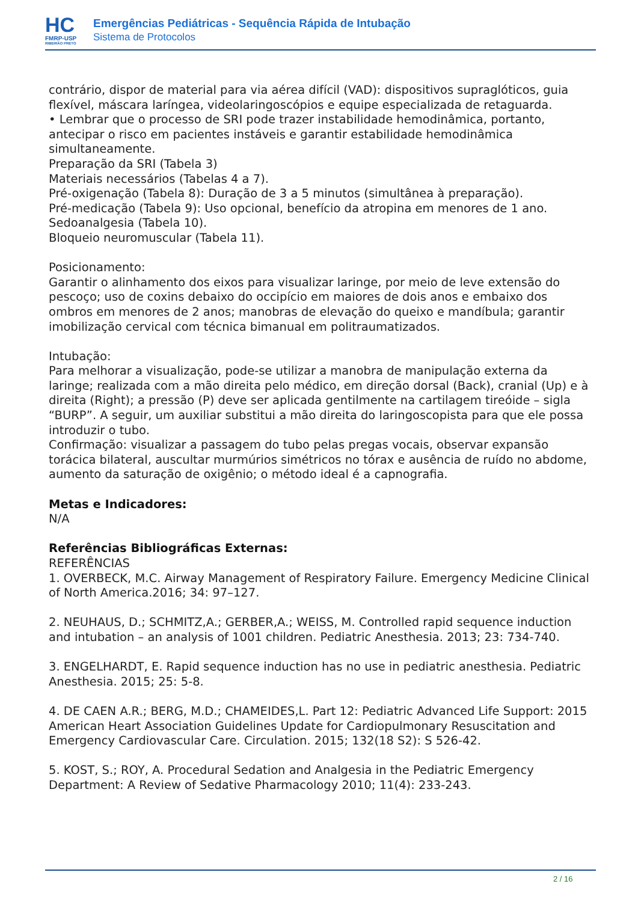HC
FMRP-USP
RIBEIRÃO PRETO
Emergências Pediátricas - Sequência Rápida de Intubação
Sistema de Protocolos
contrário, dispor de material para via aérea difícil (VAD): dispositivos supraglóticos, guia flexível, máscara laríngea, videolaringoscópios e equipe especializada de retaguarda.
• Lembrar que o processo de SRI pode trazer instabilidade hemodinâmica, portanto, antecipar o risco em pacientes instáveis e garantir estabilidade hemodinâmica simultaneamente.
Preparação da SRI (Tabela 3)
Materiais necessários (Tabelas 4 a 7).
Pré-oxigenação (Tabela 8): Duração de 3 a 5 minutos (simultânea à preparação).
Pré-medicação (Tabela 9): Uso opcional, benefício da atropina em menores de 1 ano.
Sedoanalgesia (Tabela 10).
Bloqueio neuromuscular (Tabela 11).
Posicionamento:
Garantir o alinhamento dos eixos para visualizar laringe, por meio de leve extensão do pescoço; uso de coxins debaixo do occipício em maiores de dois anos e embaixo dos ombros em menores de 2 anos; manobras de elevação do queixo e mandíbula; garantir imobilização cervical com técnica bimanual em politraumatizados.
Intubação:
Para melhorar a visualização, pode-se utilizar a manobra de manipulação externa da laringe; realizada com a mão direita pelo médico, em direção dorsal (Back), cranial (Up) e à direita (Right); a pressão (P) deve ser aplicada gentilmente na cartilagem tireóide – sigla “BURP”. A seguir, um auxiliar substitui a mão direita do laringoscopista para que ele possa introduzir o tubo.
Confirmação: visualizar a passagem do tubo pelas pregas vocais, observar expansão torácica bilateral, auscultar murmúrios simétricos no tórax e ausência de ruído no abdome, aumento da saturação de oxigênio; o método ideal é a capnografia.
Metas e Indicadores:
N/A
Referências Bibliográficas Externas:
REFERÊNCIAS
1. OVERBECK, M.C. Airway Management of Respiratory Failure. Emergency Medicine Clinical of North America.2016; 34: 97–127.
2. NEUHAUS, D.; SCHMITZ,A.; GERBER,A.; WEISS, M. Controlled rapid sequence induction and intubation – an analysis of 1001 children. Pediatric Anesthesia. 2013; 23: 734-740.
3. ENGELHARDT, E. Rapid sequence induction has no use in pediatric anesthesia. Pediatric Anesthesia. 2015; 25: 5-8.
4. DE CAEN A.R.; BERG, M.D.; CHAMEIDES,L. Part 12: Pediatric Advanced Life Support: 2015 American Heart Association Guidelines Update for Cardiopulmonary Resuscitation and Emergency Cardiovascular Care. Circulation. 2015; 132(18 S2): S 526-42.
5. KOST, S.; ROY, A. Procedural Sedation and Analgesia in the Pediatric Emergency Department: A Review of Sedative Pharmacology 2010; 11(4): 233-243.
2 / 16